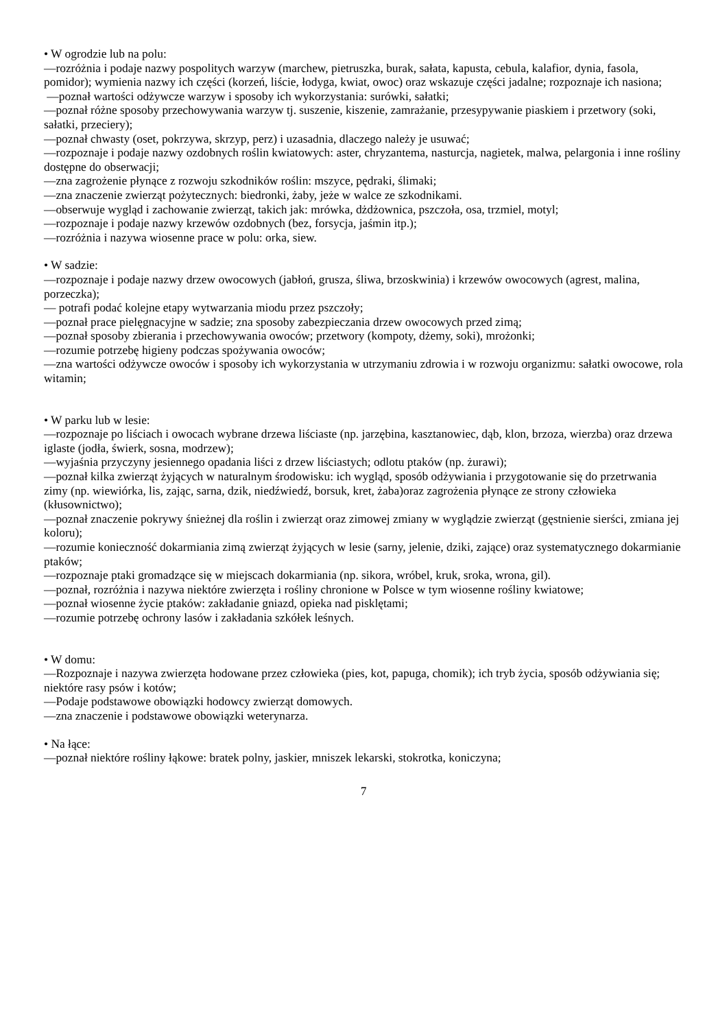• W ogrodzie lub na polu:
—rozróżnia i podaje nazwy pospolitych warzyw (marchew, pietruszka, burak, sałata, kapusta, cebula, kalafior, dynia, fasola, pomidor); wymienia nazwy ich części (korzeń, liście, łodyga, kwiat, owoc) oraz wskazuje części jadalne; rozpoznaje ich nasiona;
—poznał wartości odżywcze warzyw i sposoby ich wykorzystania: surówki, sałatki;
—poznał różne sposoby przechowywania warzyw tj. suszenie, kiszenie, zamrażanie, przesypywanie piaskiem i przetwory (soki, sałatki, przeciery);
—poznał chwasty (oset, pokrzywa, skrzyp, perz) i uzasadnia, dlaczego należy je usuwać;
—rozpoznaje i podaje nazwy ozdobnych roślin kwiatowych: aster, chryzantema, nasturcja, nagietek, malwa, pelargonia i inne rośliny dostępne do obserwacji;
—zna zagrożenie płynące z rozwoju szkodników roślin: mszyce, pędraki, ślimaki;
—zna znaczenie zwierząt pożytecznych: biedronki, żaby, jeże w walce ze szkodnikami.
—obserwuje wygląd i zachowanie zwierząt, takich jak: mrówka, dżdżownica, pszczoła, osa, trzmiel, motyl;
—rozpoznaje i podaje nazwy krzewów ozdobnych (bez, forsycja, jaśmin itp.);
—rozróżnia i nazywa wiosenne prace w polu: orka, siew.
• W sadzie:
—rozpoznaje i podaje nazwy drzew owocowych (jabłoń, grusza, śliwa, brzoskwinia) i krzewów owocowych (agrest, malina, porzeczka);
— potrafi podać kolejne etapy wytwarzania miodu przez pszczoły;
—poznał prace pielęgnacyjne w sadzie; zna sposoby zabezpieczania drzew owocowych przed zimą;
—poznał sposoby zbierania i przechowywania owoców; przetwory (kompoty, dżemy, soki), mrożonki;
—rozumie potrzebę higieny podczas spożywania owoców;
—zna wartości odżywcze owoców i sposoby ich wykorzystania w utrzymaniu zdrowia i w rozwoju organizmu: sałatki owocowe, rola witamin;
• W parku lub w lesie:
—rozpoznaje po liściach i owocach wybrane drzewa liściaste (np. jarzębina, kasztanowiec, dąb, klon, brzoza, wierzba) oraz drzewa iglaste (jodła, świerk, sosna, modrzew);
—wyjaśnia przyczyny jesiennego opadania liści z drzew liściastych; odlotu ptaków (np. żurawi);
—poznał kilka zwierząt żyjących w naturalnym środowisku: ich wygląd, sposób odżywiania i przygotowanie się do przetrwania zimy (np. wiewiórka, lis, zając, sarna, dzik, niedźwiedź, borsuk, kret, żaba)oraz zagrożenia płynące ze strony człowieka (kłusownictwo);
—poznał znaczenie pokrywy śnieżnej dla roślin i zwierząt oraz zimowej zmiany w wyglądzie zwierząt (gęstnienie sierści, zmiana jej koloru);
—rozumie konieczność dokarmiania zimą zwierząt żyjących w lesie (sarny, jelenie, dziki, zające) oraz systematycznego dokarmianie ptaków;
—rozpoznaje ptaki gromadzące się w miejscach dokarmiania (np. sikora, wróbel, kruk, sroka, wrona, gil).
—poznał, rozróżnia i nazywa niektóre zwierzęta i rośliny chronione w Polsce w tym wiosenne rośliny kwiatowe;
—poznał wiosenne życie ptaków: zakładanie gniazd, opieka nad pisklętami;
—rozumie potrzebę ochrony lasów i zakładania szkółek leśnych.
• W domu:
—Rozpoznaje i nazywa zwierzęta hodowane przez człowieka (pies, kot, papuga, chomik); ich tryb życia, sposób odżywiania się; niektóre rasy psów i kotów;
—Podaje podstawowe obowiązki hodowcy zwierząt domowych.
—zna znaczenie i podstawowe obowiązki weterynarza.
• Na łące:
—poznał niektóre rośliny łąkowe: bratek polny, jaskier, mniszek lekarski, stokrotka, koniczyna;
7